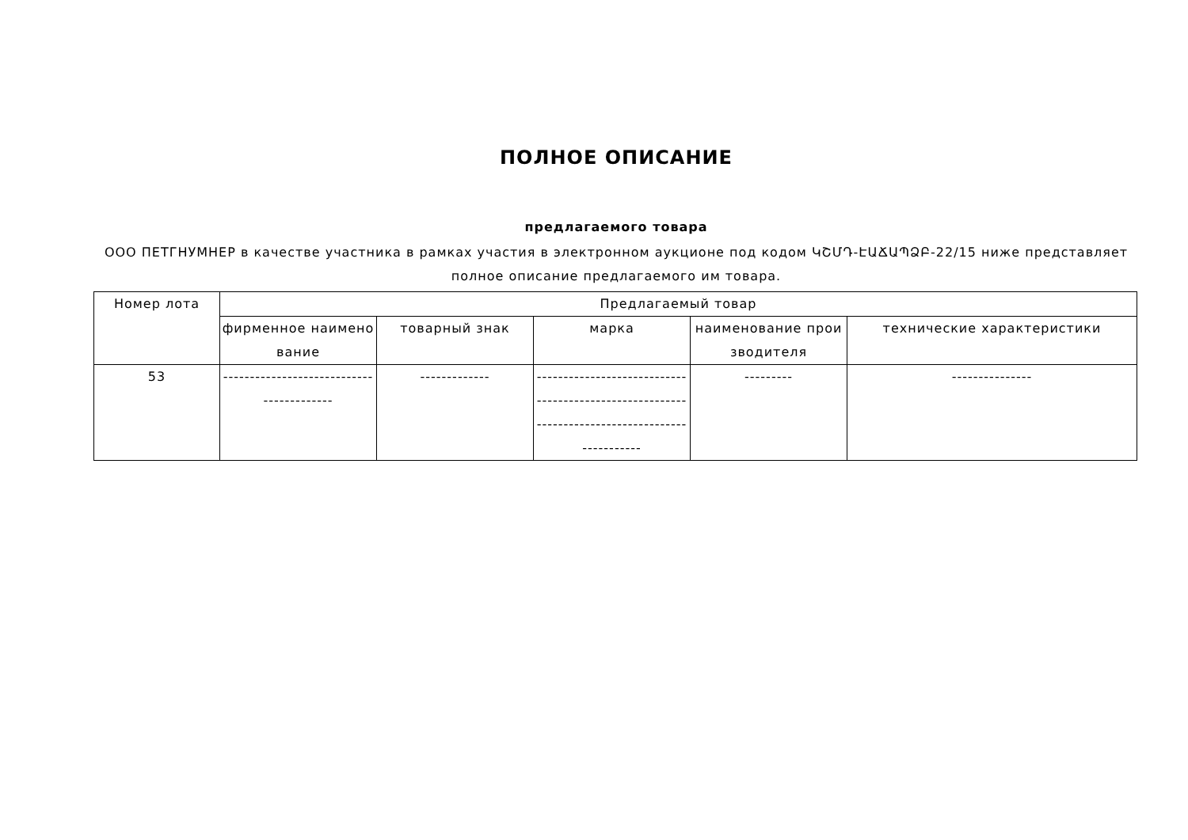ПОЛНОЕ ОПИСАНИЕ
предлагаемого товара
ООО ПЕТГНУМНЕР в качестве участника в рамках участия в электронном аукционе под кодом ԿՇՄԴ-ԷԱՃԱՊՁԲ-22/15 ниже представляет полное описание предлагаемого им товара.
| Номер лота | Предлагаемый товар | | | | |
| --- | --- | --- | --- | --- | --- |
| | фирменное наименование | товарный знак | марка | наименование производителя | технические характеристики |
| 53 | ---------------------------- ------------- | ------------- | ---------------------------- ---------------------------- ---------------------------- ----------- | --------- | --------------- |